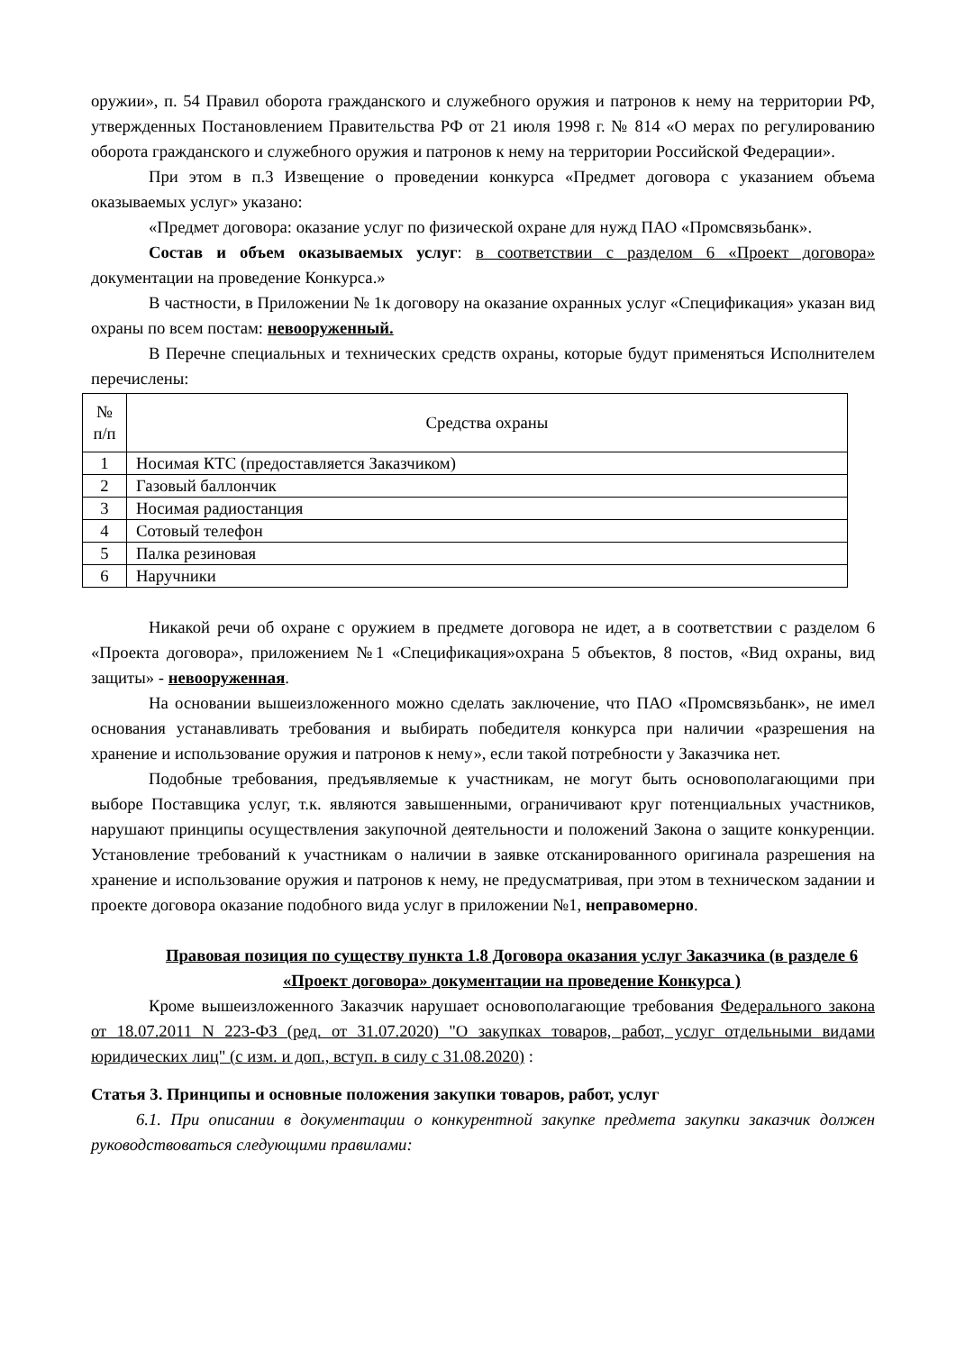оружии», п. 54 Правил оборота гражданского и служебного оружия и патронов к нему на территории РФ, утвержденных Постановлением Правительства РФ от 21 июля 1998 г. № 814 «О мерах по регулированию оборота гражданского и служебного оружия и патронов к нему на территории Российской Федерации».
При этом в п.3 Извещение о проведении конкурса «Предмет договора с указанием объема оказываемых услуг» указано:
«Предмет договора: оказание услуг по физической охране для нужд ПАО «Промсвязьбанк».
Состав и объем оказываемых услуг: в соответствии с разделом 6 «Проект договора» документации на проведение Конкурса.»
В частности, в Приложении № 1к договору на оказание охранных услуг «Спецификация» указан вид охраны по всем постам: невооруженный.
В Перечне специальных и технических средств охраны, которые будут применяться Исполнителем перечислены:
| № п/п | Средства охраны |
| 1 | Носимая КТС (предоставляется Заказчиком) |
| 2 | Газовый баллончик |
| 3 | Носимая радиостанция |
| 4 | Сотовый телефон |
| 5 | Палка резиновая |
| 6 | Наручники |
Никакой речи об охране с оружием в предмете договора не идет, а в соответствии с разделом 6 «Проекта договора», приложением №1 «Спецификация»охрана 5 объектов, 8 постов, «Вид охраны, вид защиты» - невооруженная.
На основании вышеизложенного можно сделать заключение, что ПАО «Промсвязьбанк», не имел основания устанавливать требования и выбирать победителя конкурса при наличии «разрешения на хранение и использование оружия и патронов к нему», если такой потребности у Заказчика нет.
Подобные требования, предъявляемые к участникам, не могут быть основополагающими при выборе Поставщика услуг, т.к. являются завышенными, ограничивают круг потенциальных участников, нарушают принципы осуществления закупочной деятельности и положений Закона о защите конкуренции. Установление требований к участникам о наличии в заявке отсканированного оригинала разрешения на хранение и использование оружия и патронов к нему, не предусматривая, при этом в техническом задании и проекте договора оказание подобного вида услуг в приложении №1, неправомерно.
Правовая позиция по существу пункта 1.8 Договора оказания услуг Заказчика (в разделе 6 «Проект договора» документации на проведение Конкурса )
Кроме вышеизложенного Заказчик нарушает основополагающие требования Федерального закона от 18.07.2011 N 223-ФЗ (ред. от 31.07.2020) "О закупках товаров, работ, услуг отдельными видами юридических лиц" (с изм. и доп., вступ. в силу с 31.08.2020) :
Статья 3. Принципы и основные положения закупки товаров, работ, услуг
6.1. При описании в документации о конкурентной закупке предмета закупки заказчик должен руководствоваться следующими правилами: